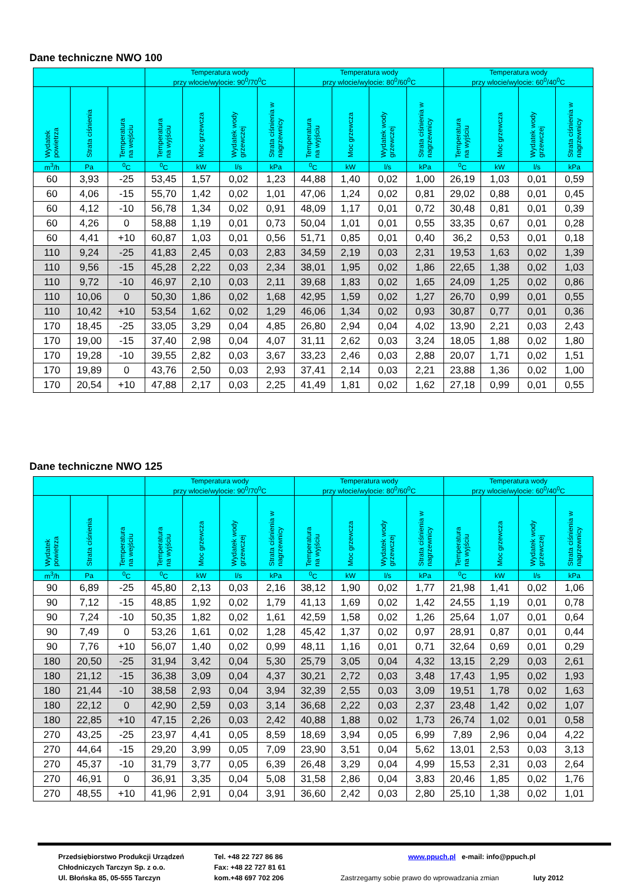Dane techniczne NWO 100
| | | | Temperatura wody przy wlocie/wylocie: 90<sup>0</sup>/70<sup>0</sup>C | | | | Temperatura wody przy wlocie/wylocie: 80<sup>0</sup>/60<sup>0</sup>C | | | | Temperatura wody przy wlocie/wylocie: 60<sup>0</sup>/40<sup>0</sup>C | | | |
| --- | --- | --- | --- | --- | --- | --- | --- | --- | --- | --- | --- | --- | --- | --- |
| Wydatek powietrza | Strata ciśnienia | Temperatura na wejściu | Temperatura na wyjściu | Moc grzewcza | Wydatek wody grzewczej | Strata ciśnienia w nagrzewnicy | Temperatura na wyjściu | Moc grzewcza | Wydatek wody grzewczej | Strata ciśnienia w nagrzewnicy | Temperatura na wyjściu | Moc grzewcza | Wydatek wody grzewczej | Strata ciśnienia w nagrzewnicy |
| m<sup>3</sup>/h | Pa | <sup>0</sup> C | <sup>0</sup> C | kW | l/s | kPa | <sup>0</sup> C | kW | l/s | kPa | <sup>0</sup> C | kW | l/s | kPa |
| 60 | 3,93 | -25 | 53,45 | 1,57 | 0,02 | 1,23 | 44,88 | 1,40 | 0,02 | 1,00 | 26,19 | 1,03 | 0,01 | 0,59 |
| 60 | 4,06 | -15 | 55,70 | 1,42 | 0,02 | 1,01 | 47,06 | 1,24 | 0,02 | 0,81 | 29,02 | 0,88 | 0,01 | 0,45 |
| 60 | 4,12 | -10 | 56,78 | 1,34 | 0,02 | 0,91 | 48,09 | 1,17 | 0,01 | 0,72 | 30,48 | 0,81 | 0,01 | 0,39 |
| 60 | 4,26 | 0 | 58,88 | 1,19 | 0,01 | 0,73 | 50,04 | 1,01 | 0,01 | 0,55 | 33,35 | 0,67 | 0,01 | 0,28 |
| 60 | 4,41 | +10 | 60,87 | 1,03 | 0,01 | 0,56 | 51,71 | 0,85 | 0,01 | 0,40 | 36,2 | 0,53 | 0,01 | 0,18 |
| 110 | 9,24 | -25 | 41,83 | 2,45 | 0,03 | 2,83 | 34,59 | 2,19 | 0,03 | 2,31 | 19,53 | 1,63 | 0,02 | 1,39 |
| 110 | 9,56 | -15 | 45,28 | 2,22 | 0,03 | 2,34 | 38,01 | 1,95 | 0,02 | 1,86 | 22,65 | 1,38 | 0,02 | 1,03 |
| 110 | 9,72 | -10 | 46,97 | 2,10 | 0,03 | 2,11 | 39,68 | 1,83 | 0,02 | 1,65 | 24,09 | 1,25 | 0,02 | 0,86 |
| 110 | 10,06 | 0 | 50,30 | 1,86 | 0,02 | 1,68 | 42,95 | 1,59 | 0,02 | 1,27 | 26,70 | 0,99 | 0,01 | 0,55 |
| 110 | 10,42 | +10 | 53,54 | 1,62 | 0,02 | 1,29 | 46,06 | 1,34 | 0,02 | 0,93 | 30,87 | 0,77 | 0,01 | 0,36 |
| 170 | 18,45 | -25 | 33,05 | 3,29 | 0,04 | 4,85 | 26,80 | 2,94 | 0,04 | 4,02 | 13,90 | 2,21 | 0,03 | 2,43 |
| 170 | 19,00 | -15 | 37,40 | 2,98 | 0,04 | 4,07 | 31,11 | 2,62 | 0,03 | 3,24 | 18,05 | 1,88 | 0,02 | 1,80 |
| 170 | 19,28 | -10 | 39,55 | 2,82 | 0,03 | 3,67 | 33,23 | 2,46 | 0,03 | 2,88 | 20,07 | 1,71 | 0,02 | 1,51 |
| 170 | 19,89 | 0 | 43,76 | 2,50 | 0,03 | 2,93 | 37,41 | 2,14 | 0,03 | 2,21 | 23,88 | 1,36 | 0,02 | 1,00 |
| 170 | 20,54 | +10 | 47,88 | 2,17 | 0,03 | 2,25 | 41,49 | 1,81 | 0,02 | 1,62 | 27,18 | 0,99 | 0,01 | 0,55 |
Dane techniczne NWO 125
| | | | Temperatura wody przy wlocie/wylocie: 90<sup>0</sup>/70<sup>0</sup>C | | | | Temperatura wody przy wlocie/wylocie: 80<sup>0</sup>/60<sup>0</sup>C | | | | Temperatura wody przy wlocie/wylocie: 60<sup>0</sup>/40<sup>0</sup>C | | | |
| --- | --- | --- | --- | --- | --- | --- | --- | --- | --- | --- | --- | --- | --- | --- |
| Wydatek powietrza | Strata ciśnienia | Temperatura na wejściu | Temperatura na wyjściu | Moc grzewcza | Wydatek wody grzewczej | Strata ciśnienia w nagrzewnicy | Temperatura na wyjściu | Moc grzewcza | Wydatek wody grzewczej | Strata ciśnienia w nagrzewnicy | Temperatura na wyjściu | Moc grzewcza | Wydatek wody grzewczej | Strata ciśnienia w nagrzewnicy |
| m<sup>3</sup>/h | Pa | <sup>0</sup> C | <sup>0</sup> C | kW | l/s | kPa | <sup>0</sup> C | kW | l/s | kPa | <sup>0</sup> C | kW | l/s | kPa |
| 90 | 6,89 | -25 | 45,80 | 2,13 | 0,03 | 2,16 | 38,12 | 1,90 | 0,02 | 1,77 | 21,98 | 1,41 | 0,02 | 1,06 |
| 90 | 7,12 | -15 | 48,85 | 1,92 | 0,02 | 1,79 | 41,13 | 1,69 | 0,02 | 1,42 | 24,55 | 1,19 | 0,01 | 0,78 |
| 90 | 7,24 | -10 | 50,35 | 1,82 | 0,02 | 1,61 | 42,59 | 1,58 | 0,02 | 1,26 | 25,64 | 1,07 | 0,01 | 0,64 |
| 90 | 7,49 | 0 | 53,26 | 1,61 | 0,02 | 1,28 | 45,42 | 1,37 | 0,02 | 0,97 | 28,91 | 0,87 | 0,01 | 0,44 |
| 90 | 7,76 | +10 | 56,07 | 1,40 | 0,02 | 0,99 | 48,11 | 1,16 | 0,01 | 0,71 | 32,64 | 0,69 | 0,01 | 0,29 |
| 180 | 20,50 | -25 | 31,94 | 3,42 | 0,04 | 5,30 | 25,79 | 3,05 | 0,04 | 4,32 | 13,15 | 2,29 | 0,03 | 2,61 |
| 180 | 21,12 | -15 | 36,38 | 3,09 | 0,04 | 4,37 | 30,21 | 2,72 | 0,03 | 3,48 | 17,43 | 1,95 | 0,02 | 1,93 |
| 180 | 21,44 | -10 | 38,58 | 2,93 | 0,04 | 3,94 | 32,39 | 2,55 | 0,03 | 3,09 | 19,51 | 1,78 | 0,02 | 1,63 |
| 180 | 22,12 | 0 | 42,90 | 2,59 | 0,03 | 3,14 | 36,68 | 2,22 | 0,03 | 2,37 | 23,48 | 1,42 | 0,02 | 1,07 |
| 180 | 22,85 | +10 | 47,15 | 2,26 | 0,03 | 2,42 | 40,88 | 1,88 | 0,02 | 1,73 | 26,74 | 1,02 | 0,01 | 0,58 |
| 270 | 43,25 | -25 | 23,97 | 4,41 | 0,05 | 8,59 | 18,69 | 3,94 | 0,05 | 6,99 | 7,89 | 2,96 | 0,04 | 4,22 |
| 270 | 44,64 | -15 | 29,20 | 3,99 | 0,05 | 7,09 | 23,90 | 3,51 | 0,04 | 5,62 | 13,01 | 2,53 | 0,03 | 3,13 |
| 270 | 45,37 | -10 | 31,79 | 3,77 | 0,05 | 6,39 | 26,48 | 3,29 | 0,04 | 4,99 | 15,53 | 2,31 | 0,03 | 2,64 |
| 270 | 46,91 | 0 | 36,91 | 3,35 | 0,04 | 5,08 | 31,58 | 2,86 | 0,04 | 3,83 | 20,46 | 1,85 | 0,02 | 1,76 |
| 270 | 48,55 | +10 | 41,96 | 2,91 | 0,04 | 3,91 | 36,60 | 2,42 | 0,03 | 2,80 | 25,10 | 1,38 | 0,02 | 1,01 |
Przedsiębiorstwo Produkcji Urządzeń
Chłodniczych Tarczyn Sp. z o.o.
Ul. Błońska 85, 05-555 Tarczyn
Tel. +48 22 727 86 86
Fax: +48 22 727 81 61
kom.+48 697 702 206
www.ppuch.pl e-mail: info@ppuch.pl
Zastrzegamy sobie prawo do wprowadzania zmian luty 2012